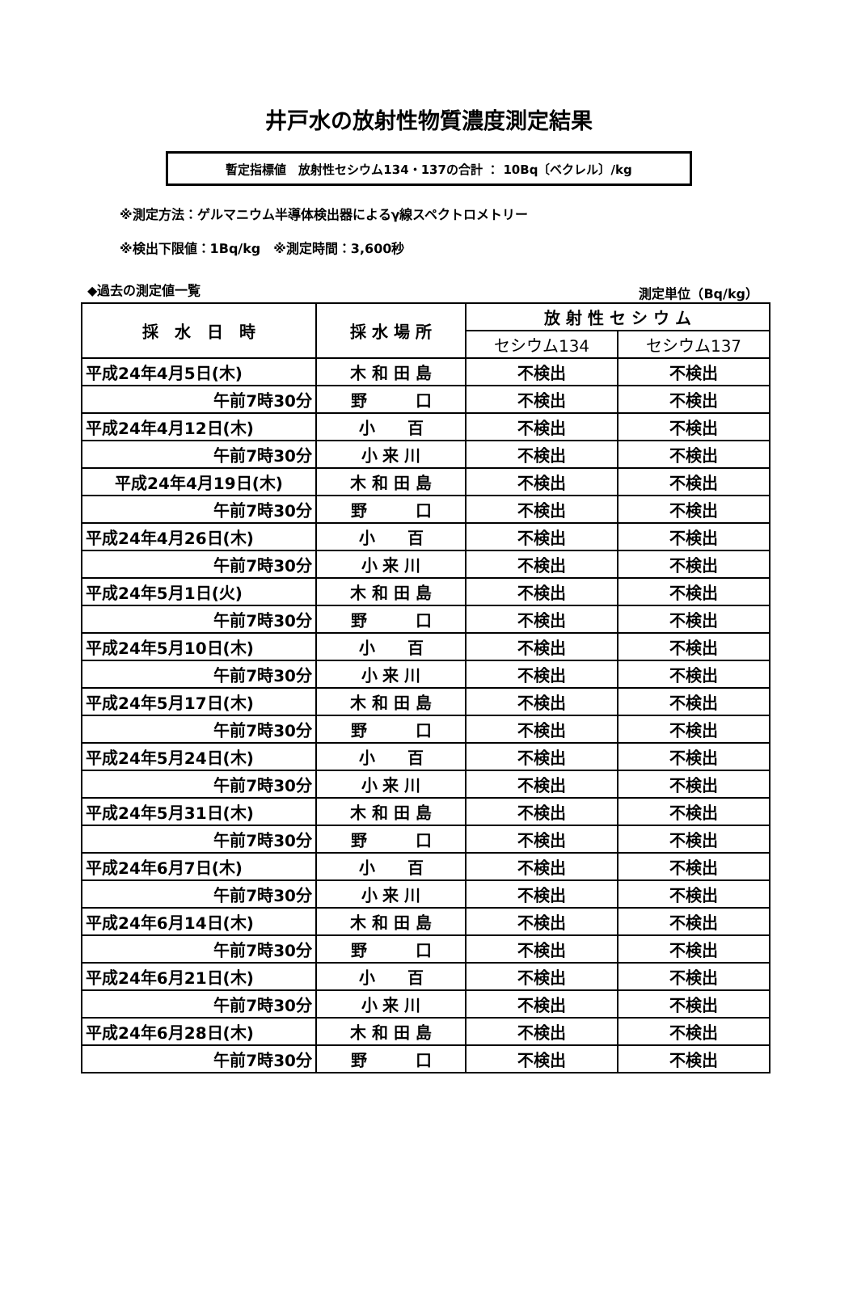井戸水の放射性物質濃度測定結果
暫定指標値　放射性セシウム134・137の合計 ： 10Bq〔ベクレル〕/kg
※測定方法：ゲルマニウム半導体検出器によるγ線スペクトロメトリー
※検出下限値：1Bq/kg　※測定時間：3,600秒
◆過去の測定値一覧 測定単位（Bq/kg）
| 採 水 日 時 | 採 水 場 所 | 放 射 性 セ シ ウ ム | |
| --- | --- | --- | --- |
| | | セシウム134 | セシウム137 |
| 平成24年4月5日(木) | 木 和 田 島 | 不検出 | 不検出 |
| 午前7時30分 | 野 口 | 不検出 | 不検出 |
| 平成24年4月12日(木) | 小 百 | 不検出 | 不検出 |
| 午前7時30分 | 小 来 川 | 不検出 | 不検出 |
| 平成24年4月19日(木) | 木 和 田 島 | 不検出 | 不検出 |
| 午前7時30分 | 野 口 | 不検出 | 不検出 |
| 平成24年4月26日(木) | 小 百 | 不検出 | 不検出 |
| 午前7時30分 | 小 来 川 | 不検出 | 不検出 |
| 平成24年5月1日(火) | 木 和 田 島 | 不検出 | 不検出 |
| 午前7時30分 | 野 口 | 不検出 | 不検出 |
| 平成24年5月10日(木) | 小 百 | 不検出 | 不検出 |
| 午前7時30分 | 小 来 川 | 不検出 | 不検出 |
| 平成24年5月17日(木) | 木 和 田 島 | 不検出 | 不検出 |
| 午前7時30分 | 野 口 | 不検出 | 不検出 |
| 平成24年5月24日(木) | 小 百 | 不検出 | 不検出 |
| 午前7時30分 | 小 来 川 | 不検出 | 不検出 |
| 平成24年5月31日(木) | 木 和 田 島 | 不検出 | 不検出 |
| 午前7時30分 | 野 口 | 不検出 | 不検出 |
| 平成24年6月7日(木) | 小 百 | 不検出 | 不検出 |
| 午前7時30分 | 小 来 川 | 不検出 | 不検出 |
| 平成24年6月14日(木) | 木 和 田 島 | 不検出 | 不検出 |
| 午前7時30分 | 野 口 | 不検出 | 不検出 |
| 平成24年6月21日(木) | 小 百 | 不検出 | 不検出 |
| 午前7時30分 | 小 来 川 | 不検出 | 不検出 |
| 平成24年6月28日(木) | 木 和 田 島 | 不検出 | 不検出 |
| 午前7時30分 | 野 口 | 不検出 | 不検出 |